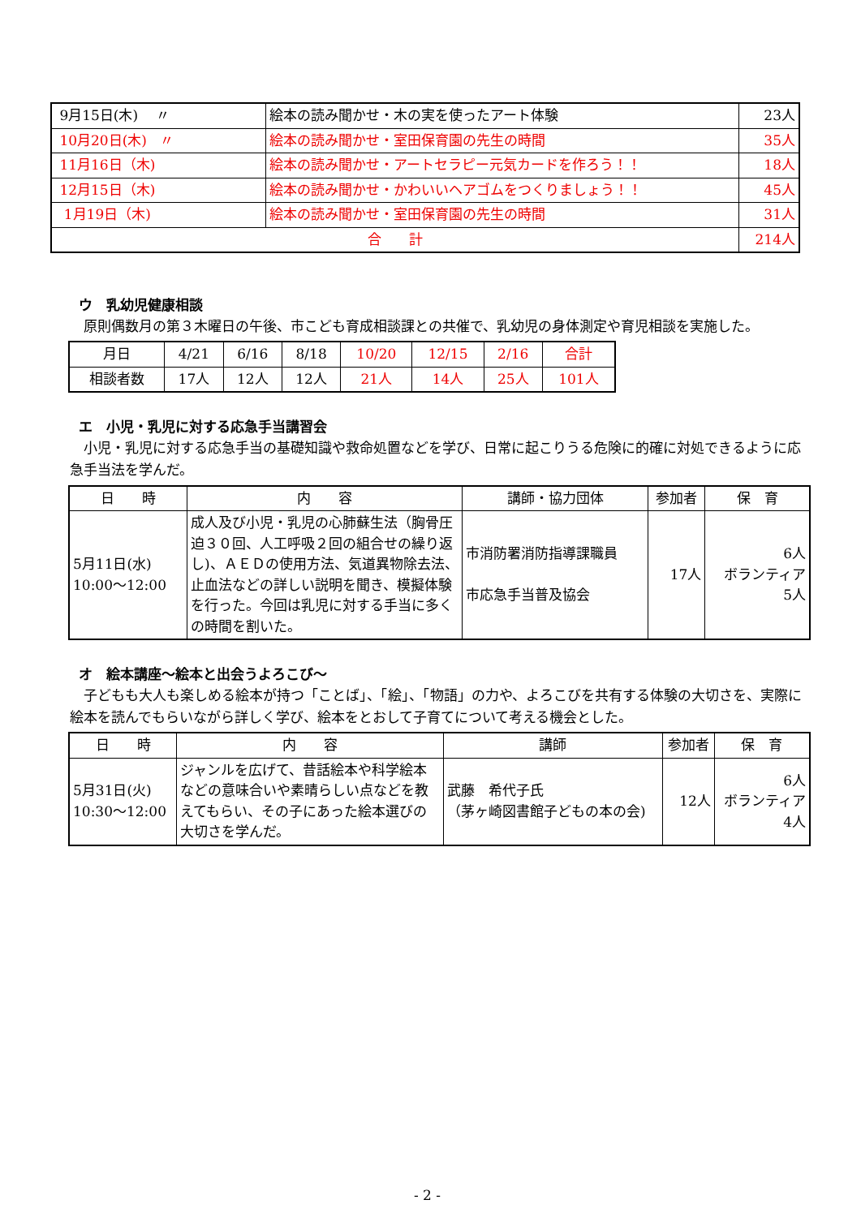| 9月15日(木) 〃 | 絵本の読み聞かせ・木の実を使ったアート体験 | 23人 |
| 10月20日(木) 〃 | 絵本の読み聞かせ・室田保育園の先生の時間 | 35人 |
| 11月16日（木) | 絵本の読み聞かせ・アートセラピー元気カードを作ろう！！ | 18人 |
| 12月15日（木) | 絵本の読み聞かせ・かわいいヘアゴムをつくりましょう！！ | 45人 |
| 1月19日（木) | 絵本の読み聞かせ・室田保育園の先生の時間 | 31人 |
| 合 計 | | 214人 |
ウ　乳幼児健康相談
原則偶数月の第３木曜日の午後、市こども育成相談課との共催で、乳幼児の身体測定や育児相談を実施した。
| 月日 | 4/21 | 6/16 | 8/18 | 10/20 | 12/15 | 2/16 | 合計 |
| 相談者数 | 17人 | 12人 | 12人 | 21人 | 14人 | 25人 | 101人 |
エ　小児・乳児に対する応急手当講習会
小児・乳児に対する応急手当の基礎知識や救命処置などを学び、日常に起こりうる危険に的確に対処できるように応急手当法を学んだ。
| 日 時 | 内 容 | 講師・協力団体 | 参加者 | 保 育 |
| --- | --- | --- | --- | --- |
| 5月11日(水) 10:00～12:00 | 成人及び小児・乳児の心肺蘇生法（胸骨圧迫３０回、人工呼吸２回の組合せの繰り返し)、ＡＥＤの使用方法、気道異物除去法、止血法などの詳しい説明を聞き、模擬体験を行った。今回は乳児に対する手当に多くの時間を割いた。 | 市消防署消防指導課職員 市応急手当普及協会 | 17人 | 6人 ボランティア 5人 |
オ　絵本講座～絵本と出会うよろこび～
子どもも大人も楽しめる絵本が持つ「ことば」、「絵」、「物語」の力や、よろこびを共有する体験の大切さを、実際に絵本を読んでもらいながら詳しく学び、絵本をとおして子育てについて考える機会とした。
| 日 時 | 内 容 | 講師 | 参加者 | 保 育 |
| --- | --- | --- | --- | --- |
| 5月31日(火) 10:30～12:00 | ジャンルを広げて、昔話絵本や科学絵本などの意味合いや素晴らしい点などを教えてもらい、その子にあった絵本選びの大切さを学んだ。 | 武藤 希代子氏 （茅ヶ崎図書館子どもの本の会) | 12人 | 6人 ボランティア 4人 |
- 2 -